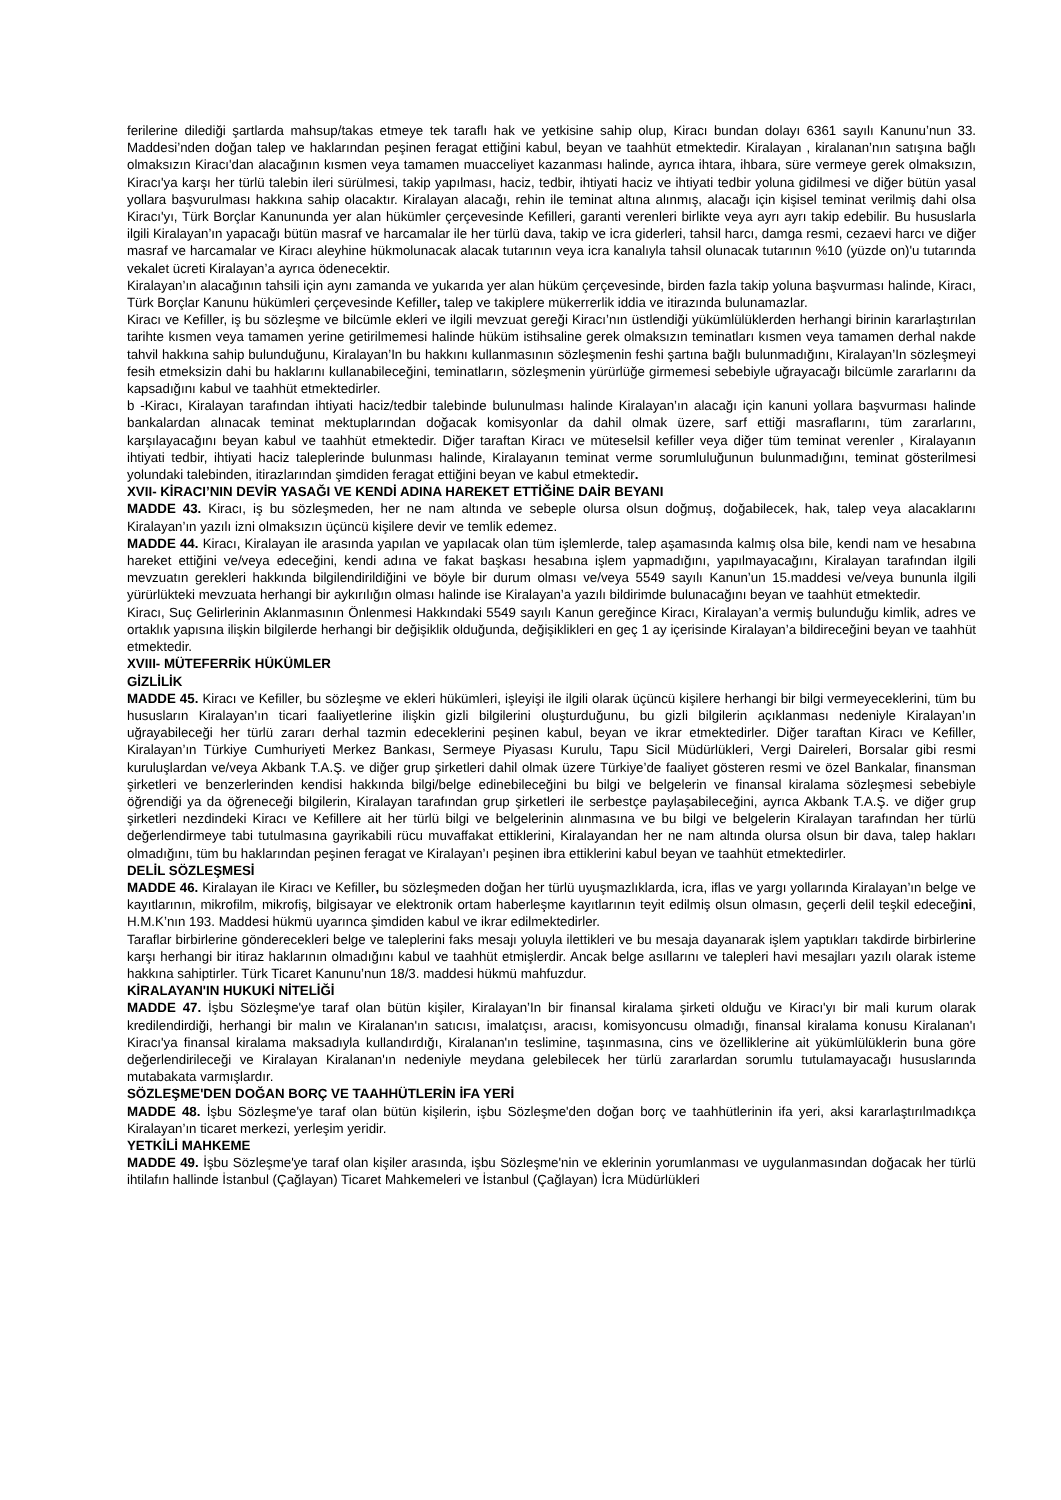ferilerine dilediği şartlarda mahsup/takas etmeye tek taraflı hak ve yetkisine sahip olup, Kiracı bundan dolayı 6361 sayılı Kanunu’nun 33. Maddesi’nden doğan talep ve haklarından peşinen feragat ettiğini kabul, beyan ve taahhüt etmektedir. Kiralayan , kiralanan’nın satışına bağlı olmaksızın Kiracı'dan alacağının kısmen veya tamamen muacceliyet kazanması halinde, ayrıca ihtara, ihbara, süre vermeye gerek olmaksızın, Kiracı'ya karşı her türlü talebin ileri sürülmesi, takip yapılması, haciz, tedbir, ihtiyati haciz ve ihtiyati tedbir yoluna gidilmesi ve diğer bütün yasal yollara başvurulması hakkına sahip olacaktır. Kiralayan alacağı, rehin ile teminat altına alınmış, alacağı için kişisel teminat verilmiş dahi olsa Kiracı'yı, Türk Borçlar Kanununda yer alan hükümler çerçevesinde Kefilleri, garanti verenleri birlikte veya ayrı ayrı takip edebilir. Bu hususlarla ilgili Kiralayan’ın yapacağı bütün masraf ve harcamalar ile her türlü dava, takip ve icra giderleri, tahsil harcı, damga resmi, cezaevi harcı ve diğer masraf ve harcamalar ve Kiracı aleyhine hükmolunacak alacak tutarının veya icra kanalıyla tahsil olunacak tutarının %10 (yüzde on)'u tutarında vekalet ücreti Kiralayan’a ayrıca ödenecektir.
Kiralayan’ın alacağının tahsili için aynı zamanda ve yukarıda yer alan hüküm çerçevesinde, birden fazla takip yoluna başvurması halinde, Kiracı, Türk Borçlar Kanunu hükümleri çerçevesinde Kefiller, talep ve takiplere mükerrerlik iddia ve itirazında bulunamazlar.
Kiracı ve Kefiller, iş bu sözleşme ve bilcümle ekleri ve ilgili mevzuat gereği Kiracı’nın üstlendiği yükümlülüklerden herhangi birinin kararlaştırılan tarihte kısmen veya tamamen yerine getirilmemesi halinde hüküm istihsaline gerek olmaksızın teminatları kısmen veya tamamen derhal nakde tahvil hakkına sahip bulunduğunu, Kiralayan’In bu hakkını kullanmasının sözleşmenin feshi şartına bağlı bulunmadığını, Kiralayan’In sözleşmeyi fesih etmeksizin dahi bu haklarını kullanabileceğini, teminatların, sözleşmenin yürürlüğe girmemesi sebebiyle uğrayacağı bilcümle zararlarını da kapsadığını kabul ve taahhüt etmektedirler.
b -Kiracı, Kiralayan tarafından ihtiyati haciz/tedbir talebinde bulunulması halinde Kiralayan’ın alacağı için kanuni yollara başvurması halinde bankalardan alınacak teminat mektuplarından doğacak komisyonlar da dahil olmak üzere, sarf ettiği masraflarını, tüm zararlarını, karşılayacağını beyan kabul ve taahhüt etmektedir. Diğer taraftan Kiracı ve müteselsil kefiller veya diğer tüm teminat verenler , Kiralayanın ihtiyati tedbir, ihtiyati haciz taleplerinde bulunması halinde, Kiralayanın teminat verme sorumluluğunun bulunmadığını, teminat gösterilmesi yolundaki talebinden, itirazlarından şimdiden feragat ettiğini beyan ve kabul etmektedir.
XVII- KİRACI’NIN DEVİR YASAĞI VE KENDİ ADINA HAREKET ETTİĞİNE DAİR BEYANI
MADDE 43. Kiracı, iş bu sözleşmeden, her ne nam altında ve sebeple olursa olsun doğmuş, doğabilecek, hak, talep veya alacaklarını Kiralayan’ın yazılı izni olmaksızın üçüncü kişilere devir ve temlik edemez.
MADDE 44. Kiracı, Kiralayan ile arasında yapılan ve yapılacak olan tüm işlemlerde, talep aşamasında kalmış olsa bile, kendi nam ve hesabına hareket ettiğini ve/veya edeceğini, kendi adına ve fakat başkası hesabına işlem yapmadığını, yapılmayacağını, Kiralayan tarafından ilgili mevzuatın gerekleri hakkında bilgilendirildiğini ve böyle bir durum olması ve/veya 5549 sayılı Kanun’un 15.maddesi ve/veya bununla ilgili yürürlükteki mevzuata herhangi bir aykırılığın olması halinde ise Kiralayan’a yazılı bildirimde bulunacağını beyan ve taahhüt etmektedir.
Kiracı, Suç Gelirlerinin Aklanmasının Önlenmesi Hakkındaki 5549 sayılı Kanun gereğince Kiracı, Kiralayan’a vermiş bulunduğu kimlik, adres ve ortaklık yapısına ilişkin bilgilerde herhangi bir değişiklik olduğunda, değişiklikleri en geç 1 ay içerisinde Kiralayan’a bildireceğini beyan ve taahhüt etmektedir.
XVIII- MÜTEFERRİK HÜKÜMLER
GİZLİLİK
MADDE 45. Kiracı ve Kefiller, bu sözleşme ve ekleri hükümleri, işleyişi ile ilgili olarak üçüncü kişilere herhangi bir bilgi vermeyeceklerini, tüm bu hususların Kiralayan’ın ticari faaliyetlerine ilişkin gizli bilgilerini oluşturduğunu, bu gizli bilgilerin açıklanması nedeniyle Kiralayan’ın uğrayabileceği her türlü zararı derhal tazmin edeceklerini peşinen kabul, beyan ve ikrar etmektedirler. Diğer taraftan Kiracı ve Kefiller, Kiralayan’ın Türkiye Cumhuriyeti Merkez Bankası, Sermeye Piyasası Kurulu, Tapu Sicil Müdürlükleri, Vergi Daireleri, Borsalar gibi resmi kuruluşlardan ve/veya Akbank T.A.Ş. ve diğer grup şirketleri dahil olmak üzere Türkiye’de faaliyet gösteren resmi ve özel Bankalar, finansman şirketleri ve benzerlerinden kendisi hakkında bilgi/belge edinebileceğini bu bilgi ve belgelerin ve finansal kiralama sözleşmesi sebebiyle öğrendiği ya da öğreneceği bilgilerin, Kiralayan tarafından grup şirketleri ile serbestçe paylaşabileceğini, ayrıca Akbank T.A.Ş. ve diğer grup şirketleri nezdindeki Kiracı ve Kefillere ait her türlü bilgi ve belgelerinin alınmasına ve bu bilgi ve belgelerin Kiralayan tarafından her türlü değerlendirmeye tabi tutulmasına gayrikabili rücu muvaffakat ettiklerini, Kiralayandan her ne nam altında olursa olsun bir dava, talep hakları olmadığını, tüm bu haklarından peşinen feragat ve Kiralayan’ı peşinen ibra ettiklerini kabul beyan ve taahhüt etmektedirler.
DELİL SÖZLEŞMESİ
MADDE 46. Kiralayan ile Kiracı ve Kefiller, bu sözleşmeden doğan her türlü uyuşmazlıklarda, icra, iflas ve yargı yollarında Kiralayan’ın belge ve kayıtlarının, mikrofilm, mikrofiş, bilgisayar ve elektronik ortam haberleşme kayıtlarının teyit edilmiş olsun olmasın, geçerli delil teşkil edeceğini, H.M.K’nın 193. Maddesi hükmü uyarınca şimdiden kabul ve ikrar edilmektedirler.
Taraflar birbirlerine gönderecekleri belge ve taleplerini faks mesajı yoluyla ilettikleri ve bu mesaja dayanarak işlem yaptıkları takdirde birbirlerine karşı herhangi bir itiraz haklarının olmadığını kabul ve taahhüt etmişlerdir. Ancak belge asıllarını ve talepleri havi mesajları yazılı olarak isteme hakkına sahiptirler. Türk Ticaret Kanunu’nun 18/3. maddesi hükmü mahfuzdur.
KİRALAYAN'IN HUKUKİ NİTELİĞİ
MADDE 47. İşbu Sözleşme'ye taraf olan bütün kişiler, Kiralayan’In bir finansal kiralama şirketi olduğu ve Kiracı'yı bir mali kurum olarak kredilendirdiği, herhangi bir malın ve Kiralanan'ın satıcısı, imalatçısı, aracısı, komisyoncusu olmadığı, finansal kiralama konusu Kiralanan'ı Kiracı'ya finansal kiralama maksadıyla kullandırdığı, Kiralanan'ın teslimine, taşınmasına, cins ve özelliklerine ait yükümlülüklerin buna göre değerlendirileceği ve Kiralayan Kiralanan'ın nedeniyle meydana gelebilecek her türlü zararlardan sorumlu tutulamayacağı hususlarında mutabakata varmışlardır.
SÖZLEŞME'DEN DOĞAN BORÇ VE TAAHHÜTLERİN İFA YERİ
MADDE 48. İşbu Sözleşme'ye taraf olan bütün kişilerin, işbu Sözleşme'den doğan borç ve taahhütlerinin ifa yeri, aksi kararlaştırılmadıkça Kiralayan’ın ticaret merkezi, yerleşim yeridir.
YETKİLİ MAHKEME
MADDE 49. İşbu Sözleşme'ye taraf olan kişiler arasında, işbu Sözleşme'nin ve eklerinin yorumlanması ve uygulanmasından doğacak her türlü ihtilafın hallinde İstanbul (Çağlayan) Ticaret Mahkemeleri ve İstanbul (Çağlayan) İcra Müdürlükleri